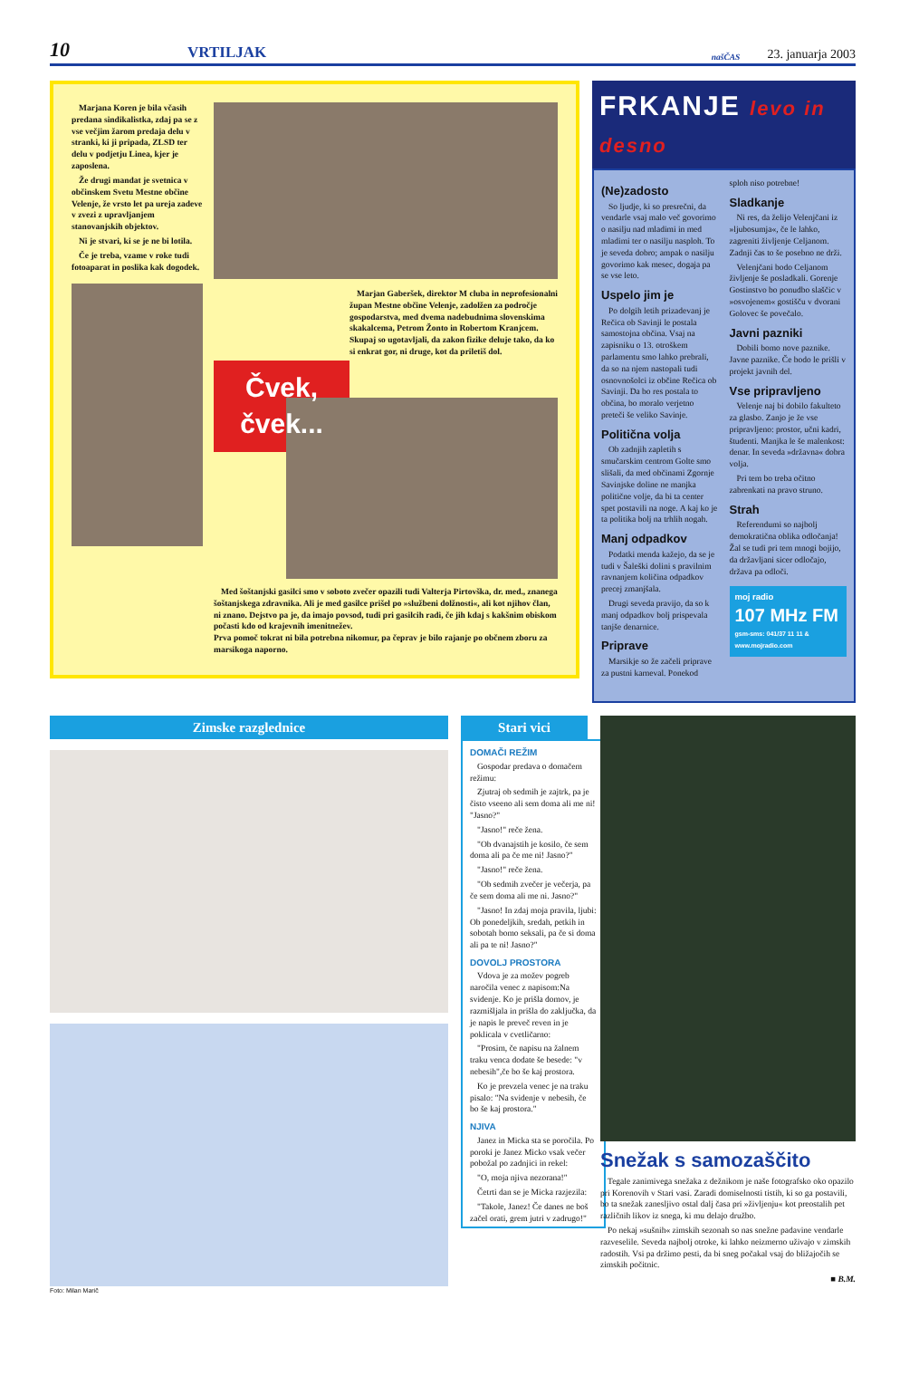10 VRTILJAK našČAS 23. januarja 2003
Marjana Koren je bila včasih predana sindikalistka, zdaj pa se z vse večjim žarom predaja delu v stranki, ki ji pripada, ZLSD ter delu v podjetju Linea, kjer je zaposlena.
Že drugi mandat je svetnica v občinskem Svetu Mestne občine Velenje, že vrsto let pa ureja zadeve v zvezi z upravljanjem stanovanjskih objektov.
Ni je stvari, ki se je ne bi lotila.
Če je treba, vzame v roke tudi fotoaparat in poslika kak dogodek.
Marjan Gaberšek, direktor M cluba in neprofesionalni župan Mestne občine Velenje, zadolžen za področje gospodarstva, med dvema nadebudnima slovenskima skakalcema, Petrom Žonto in Robertom Kranjcem.
Skupaj so ugotavljali, da zakon fizike deluje tako, da ko si enkrat gor, ni druge, kot da priletiš dol.
Čvek, čvek...
Med šoštanjski gasilci smo v soboto zvečer opazili tudi Valterja Pirtovška, dr. med., znanega šoštanjskega zdravnika. Ali je med gasilce prišel po »službeni dolžnosti«, ali kot njihov član, ni znano. Dejstvo pa je, da imajo povsod, tudi pri gasilcih radi, če jih kdaj s kakšnim obiskom počasti kdo od krajevnih imenitnežev.
Prva pomoč tokrat ni bila potrebna nikomur, pa čeprav je bilo rajanje po občnem zboru za marsikoga naporno.
FRKANJE levo in desno
(Ne)zadosto
So ljudje, ki so presrečni, da vendarle vsaj malo več govorimo o nasilju nad mladimi in med mladimi ter o nasilju nasploh. To je seveda dobro; ampak o nasilju govorimo kak mesec, dogaja pa se vse leto.
Uspelo jim je
Po dolgih letih prizadevanj je Rečica ob Savinji le postala samostojna občina. Vsaj na zapisniku o 13. otroškem parlamentu smo lahko prebrali, da so na njem nastopali tudi osnovnošolci iz občine Rečica ob Savinji. Da bo res postala to občina, bo moralo verjetno preteči še veliko Savinje.
Politična volja
Ob zadnjih zapletih s smučarskim centrom Golte smo slišali, da med občinami Zgornje Savinjske doline ne manjka politične volje, da bi ta center spet postavili na noge. A kaj ko je ta politika bolj na trhlih nogah.
Manj odpadkov
Podatki menda kažejo, da se je tudi v Šaleški dolini s pravilnim ravnanjem količina odpadkov precej zmanjšala.
Drugi seveda pravijo, da so k manj odpadkov bolj prispevala tanjše denarnice.
Priprave
Marsikje so že začeli priprave za pustni karneval. Ponekod sploh niso potrebne!
Sladkanje
Ni res, da želijo Velenjčani iz »ljubosumja«, če le lahko, zagreniti življenje Celjanom. Zadnji čas to še posebno ne drži.
Velenjčani bodo Celjanom življenje še posladkali. Gorenje Gostinstvo bo ponudbo slaščic v »osvojenem« gostišču v dvorani Golovec še povečalo.
Javni pazniki
Dobili bomo nove paznike. Javne paznike. Če bodo le prišli v projekt javnih del.
Vse pripravljeno
Velenje naj bi dobilo fakulteto za glasbo. Zanjo je že vse pripravljeno: prostor, učni kadri, študenti. Manjka le še malenkost: denar. In seveda »državna« dobra volja.
Pri tem bo treba očitno zabrenkati na pravo struno.
Strah
Referendumi so najbolj demokratična oblika odločanja! Žal se tudi pri tem mnogi bojijo, da državljani sicer odločajo, država pa odloči.
moj radio
107 MHz FM
gsm-sms: 041/37 11 11 & www.mojradio.com
Zimske razglednice
Foto: Milan Marič
Stari vici
DOMAČI REŽIM
Gospodar predava o domačem režimu:
Zjutraj ob sedmih je zajtrk, pa je čisto vseeno ali sem doma ali me ni! "Jasno?"
"Jasno!" reče žena.
"Ob dvanajstih je kosilo, če sem doma ali pa če me ni! Jasno?"
"Jasno!" reče žena.
"Ob sedmih zvečer je večerja, pa če sem doma ali me ni. Jasno?"
"Jasno! In zdaj moja pravila, ljubi: Ob ponedeljkih, sredah, petkih in sobotah bomo seksali, pa če si doma ali pa te ni! Jasno?"
DOVOLJ PROSTORA
Vdova je za možev pogreb naročila venec z napisom:Na svidenje. Ko je prišla domov, je razmišljala in prišla do zaključka, da je napis le preveč reven in je poklicala v cvetličarno:
"Prosim, če napisu na žalnem traku venca dodate še besede: "v nebesih",če bo še kaj prostora.
Ko je prevzela venec je na traku pisalo: "Na svidenje v nebesih, če bo še kaj prostora."
NJIVA
Janez in Micka sta se poročila. Po poroki je Janez Micko vsak večer pobožal po zadnjici in rekel:
"O, moja njiva nezorana!"
Četrti dan se je Micka razjezila:
"Takole, Janez! Če danes ne boš začel orati, grem jutri v zadrugo!"
Snežak s samozaščito
Tegale zanimivega snežaka z dežnikom je naše fotografsko oko opazilo pri Korenovih v Stari vasi. Zaradi domiselnosti tistih, ki so ga postavili, bo ta snežak zanesljivo ostal dalj časa pri »življenju« kot preostalih pet različnih likov iz snega, ki mu delajo družbo.
Po nekaj »sušnih« zimskih sezonah so nas snežne padavine vendarle razveselile. Seveda najbolj otroke, ki lahko neizmerno uživajo v zimskih radostih. Vsi pa držimo pesti, da bi sneg počakal vsaj do bližajočih se zimskih počitnic.
■ B.M.